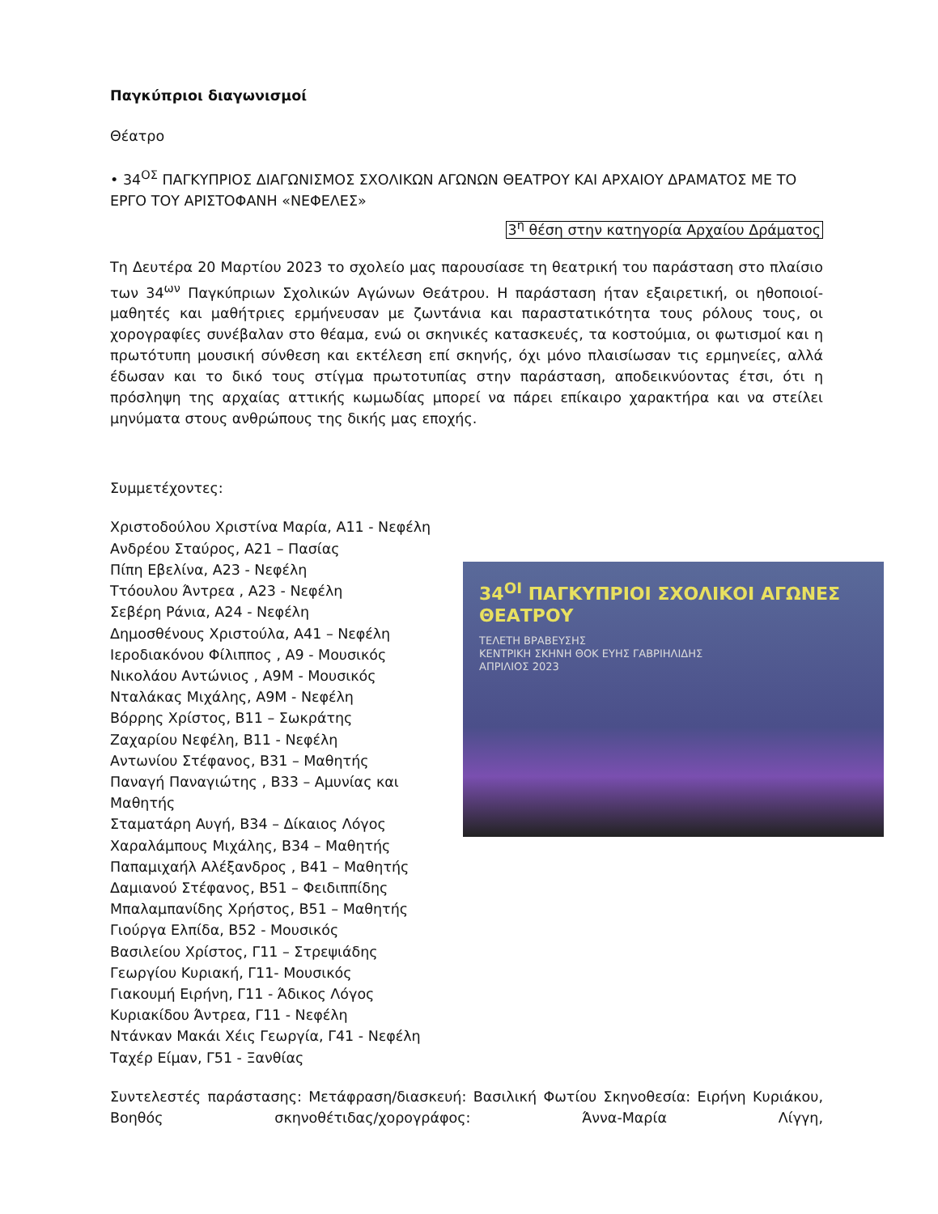Παγκύπριοι διαγωνισμοί
Θέατρο
• 34<sup>ΟΣ</sup> ΠΑΓΚΥΠΡΙΟΣ ΔΙΑΓΩΝΙΣΜΟΣ ΣΧΟΛΙΚΩΝ ΑΓΩΝΩΝ ΘΕΑΤΡΟΥ ΚΑΙ ΑΡΧΑΙΟΥ ΔΡΑΜΑΤΟΣ ΜΕ ΤΟ ΕΡΓΟ ΤΟΥ ΑΡΙΣΤΟΦΑΝΗ «ΝΕΦΕΛΕΣ»
3<sup>η</sup> θέση στην κατηγορία Αρχαίου Δράματος
Τη Δευτέρα 20 Μαρτίου 2023 το σχολείο μας παρουσίασε τη θεατρική του παράσταση στο πλαίσιο των 34<sup>ων</sup> Παγκύπριων Σχολικών Αγώνων Θεάτρου. Η παράσταση ήταν εξαιρετική, οι ηθοποιοί-μαθητές και μαθήτριες ερμήνευσαν με ζωντάνια και παραστατικότητα τους ρόλους τους, οι χορογραφίες συνέβαλαν στο θέαμα, ενώ οι σκηνικές κατασκευές, τα κοστούμια, οι φωτισμοί και η πρωτότυπη μουσική σύνθεση και εκτέλεση επί σκηνής, όχι μόνο πλαισίωσαν τις ερμηνείες, αλλά έδωσαν και το δικό τους στίγμα πρωτοτυπίας στην παράσταση, αποδεικνύοντας έτσι, ότι η πρόσληψη της αρχαίας αττικής κωμωδίας μπορεί να πάρει επίκαιρο χαρακτήρα και να στείλει μηνύματα στους ανθρώπους της δικής μας εποχής.
Συμμετέχοντες:
Χριστοδούλου Χριστίνα Μαρία, Α11 - Νεφέλη
Ανδρέου Σταύρος, Α21 – Πασίας
Πίπη Εβελίνα, Α23 - Νεφέλη
Ττόουλου Άντρεα , Α23 - Νεφέλη
Σεβέρη Ράνια, Α24 - Νεφέλη
Δημοσθένους Χριστούλα, Α41 – Νεφέλη
Ιεροδιακόνου Φίλιππος , Α9 - Μουσικός
Νικολάου Αντώνιος , Α9Μ - Μουσικός
Νταλάκας Μιχάλης, Α9Μ - Νεφέλη
Βόρρης Χρίστος, Β11 – Σωκράτης
Ζαχαρίου Νεφέλη, Β11 - Νεφέλη
Αντωνίου Στέφανος, Β31 – Μαθητής
Παναγή Παναγιώτης , Β33 – Αμυνίας και Μαθητής
Σταματάρη Αυγή, Β34 – Δίκαιος Λόγος
Χαραλάμπους Μιχάλης, Β34 – Μαθητής
Παπαμιχαήλ Αλέξανδρος , Β41 – Μαθητής
Δαμιανού Στέφανος, Β51 – Φειδιππίδης
Μπαλαμπανίδης Χρήστος, Β51 – Μαθητής
Γιούργα Ελπίδα, Β52 - Μουσικός
Βασιλείου Χρίστος, Γ11 – Στρεψιάδης
Γεωργίου Κυριακή, Γ11- Μουσικός
Γιακουμή Ειρήνη, Γ11 - Άδικος Λόγος
Κυριακίδου Άντρεα, Γ11 - Νεφέλη
Ντάνκαν Μακάι Χέις Γεωργία, Γ41 - Νεφέλη
Ταχέρ Είμαν, Γ51 - Ξανθίας
34<sup>ΟΙ</sup> ΠΑΓΚΥΠΡΙΟΙ ΣΧΟΛΙΚΟΙ ΑΓΩΝΕΣ ΘΕΑΤΡΟΥ
ΤΕΛΕΤΗ ΒΡΑΒΕΥΣΗΣ
ΚΕΝΤΡΙΚΗ ΣΚΗΝΗ ΘΟΚ ΕΥΗΣ ΓΑΒΡΙΗΛΙΔΗΣ
ΑΠΡΙΛΙΟΣ 2023
Συντελεστές παράστασης: Μετάφραση/διασκευή: Βασιλική Φωτίου Σκηνοθεσία: Ειρήνη Κυριάκου, Βοηθός σκηνοθέτιδας/χορογράφος: Άννα-Μαρία Λίγγη,